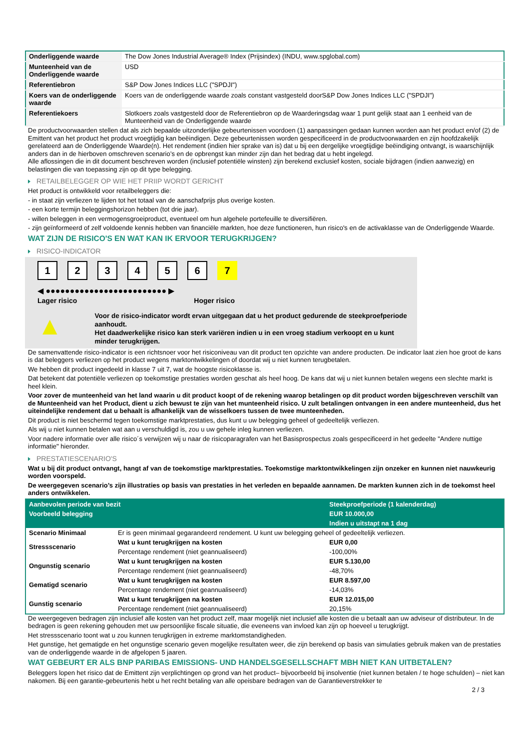| Onderliggende waarde | The Dow Jones Industrial Average® Index (Prijsindex) (INDU, www.spglobal.com) |
| Munteenheid van de Onderliggende waarde | USD |
| Referentiebron | S&P Dow Jones Indices LLC ("SPDJI") |
| Koers van de onderliggende waarde | Koers van de onderliggende waarde zoals constant vastgesteld doorS&P Dow Jones Indices LLC ("SPDJI") |
| Referentiekoers | Slotkoers zoals vastgesteld door de Referentiebron op de Waarderingsdag waar 1 punt gelijk staat aan 1 eenheid van de Munteenheid van de Onderliggende waarde |
De productvoorwaarden stellen dat als zich bepaalde uitzonderlijke gebeurtenissen voordoen (1) aanpassingen gedaan kunnen worden aan het product en/of (2) de Emittent van het product het product vroegtijdig kan beëindigen. Deze gebeurtenissen worden gespecificeerd in de productvoorwaarden en zijn hoofdzakelijk gerelateerd aan de Onderliggende Waarde(n). Het rendement (indien hier sprake van is) dat u bij een dergelijke vroegtijdige beëindiging ontvangt, is waarschijnlijk anders dan in de hierboven omschreven scenario’s en de opbrengst kan minder zijn dan het bedrag dat u hebt ingelegd.
Alle aflossingen die in dit document beschreven worden (inclusief potentiële winsten) zijn berekend exclusief kosten, sociale bijdragen (indien aanwezig) en belastingen die van toepassing zijn op dit type belegging.
RETAILBELEGGER OP WIE HET PRIIP WORDT GERICHT
Het product is ontwikkeld voor retailbeleggers die:
- in staat zijn verliezen te lijden tot het totaal van de aanschafprijs plus overige kosten.
- een korte termijn beleggingshorizon hebben (tot drie jaar).
- willen beleggen in een vermogensgroeiproduct, eventueel om hun algehele portefeuille te diversifiëren.
- zijn geïnformeerd of zelf voldoende kennis hebben van financiële markten, hoe deze functioneren, hun risico's en de activaklasse van de Onderliggende Waarde.
WAT ZIJN DE RISICO'S EN WAT KAN IK ERVOOR TERUGKRIJGEN?
RISICO-INDICATOR
1234567
◀ ●●●●●●●●●●●●●●●●●●●●●●●●● ▶
Lager risico Hoger risico
▲
Voor de risico-indicator wordt ervan uitgegaan dat u het product gedurende de steekproefperiode aanhoudt.
Het daadwerkelijke risico kan sterk variëren indien u in een vroeg stadium verkoopt en u kunt minder terugkrijgen.
De samenvattende risico-indicator is een richtsnoer voor het risiconiveau van dit product ten opzichte van andere producten. De indicator laat zien hoe groot de kans is dat beleggers verliezen op het product wegens marktontwikkelingen of doordat wij u niet kunnen terugbetalen.
We hebben dit product ingedeeld in klasse 7 uit 7, wat de hoogste risicoklasse is.
Dat betekent dat potentiële verliezen op toekomstige prestaties worden geschat als heel hoog. De kans dat wij u niet kunnen betalen wegens een slechte markt is heel klein.
Voor zover de munteenheid van het land waarin u dit product koopt of de rekening waarop betalingen op dit product worden bijgeschreven verschilt van de Munteenheid van het Product, dient u zich bewust te zijn van het munteenheid risico. U zult betalingen ontvangen in een andere munteenheid, dus het uiteindelijke rendement dat u behaalt is afhankelijk van de wisselkoers tussen de twee munteenheden.
Dit product is niet beschermd tegen toekomstige marktprestaties, dus kunt u uw belegging geheel of gedeeltelijk verliezen.
Als wij u niet kunnen betalen wat aan u verschuldigd is, zou u uw gehele inleg kunnen verliezen.
Voor nadere informatie over alle risico´s verwijzen wij u naar de risicoparagrafen van het Basisprospectus zoals gespecificeerd in het gedeelte "Andere nuttige informatie" hieronder.
PRESTATIESCENARIO'S
Wat u bij dit product ontvangt, hangt af van de toekomstige marktprestaties. Toekomstige marktontwikkelingen zijn onzeker en kunnen niet nauwkeurig worden voorspeld.
De weergegeven scenario’s zijn illustraties op basis van prestaties in het verleden en bepaalde aannamen. De markten kunnen zich in de toekomst heel anders ontwikkelen.
| Aanbevolen periode van bezit | | Steekproefperiode (1 kalenderdag) |
| Voorbeeld belegging | | EUR 10.000,00 |
| | | Indien u uitstapt na 1 dag |
| Scenario Minimaal | Er is geen minimaal gegarandeerd rendement. U kunt uw belegging geheel of gedeeltelijk verliezen. | |
| Stressscenario | Wat u kunt terugkrijgen na kosten | EUR 0,00 |
| | Percentage rendement (niet geannualiseerd) | -100,00% |
| Ongunstig scenario | Wat u kunt terugkrijgen na kosten | EUR 5.130,00 |
| | Percentage rendement (niet geannualiseerd) | -48,70% |
| Gematigd scenario | Wat u kunt terugkrijgen na kosten | EUR 8.597,00 |
| | Percentage rendement (niet geannualiseerd) | -14,03% |
| Gunstig scenario | Wat u kunt terugkrijgen na kosten | EUR 12.015,00 |
| | Percentage rendement (niet geannualiseerd) | 20,15% |
De weergegeven bedragen zijn inclusief alle kosten van het product zelf, maar mogelijk niet inclusief alle kosten die u betaalt aan uw adviseur of distributeur. In de bedragen is geen rekening gehouden met uw persoonlijke fiscale situatie, die eveneens van invloed kan zijn op hoeveel u terugkrijgt.
Het stressscenario toont wat u zou kunnen terugkrijgen in extreme marktomstandigheden.
Het gunstige, het gematigde en het ongunstige scenario geven mogelijke resultaten weer, die zijn berekend op basis van simulaties gebruik maken van de prestaties van de onderliggende waarde in de afgelopen 5 jaaren.
WAT GEBEURT ER ALS BNP PARIBAS EMISSIONS- UND HANDELSGESELLSCHAFT MBH NIET KAN UITBETALEN?
Beleggers lopen het risico dat de Emittent zijn verplichtingen op grond van het product– bijvoorbeeld bij insolventie (niet kunnen betalen / te hoge schulden) – niet kan nakomen. Bij een garantie-gebeurtenis hebt u het recht betaling van alle opeisbare bedragen van de Garantieverstrekker te
2 / 3